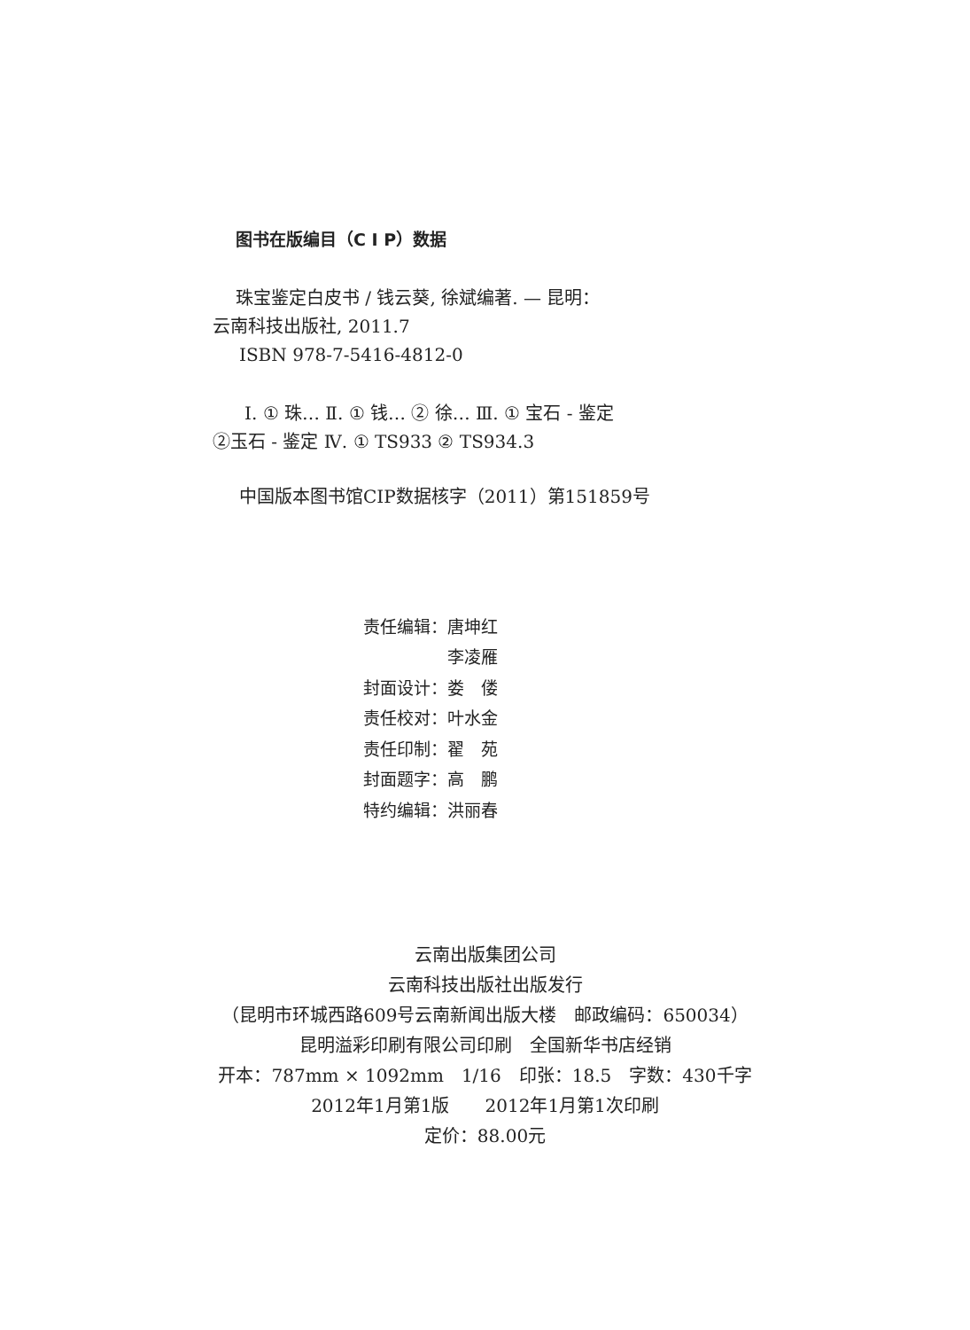图书在版编目（C I P）数据
珠宝鉴定白皮书 / 钱云葵, 徐斌编著. — 昆明：
云南科技出版社, 2011.7
ISBN 978-7-5416-4812-0
Ⅰ. ① 珠… Ⅱ. ① 钱… ② 徐… Ⅲ. ① 宝石 - 鉴定
②玉石 - 鉴定 Ⅳ. ① TS933 ② TS934.3
中国版本图书馆CIP数据核字（2011）第151859号
| 责任编辑： | 唐坤红 |
| | 李凌雁 |
| 封面设计： | 娄 偻 |
| 责任校对： | 叶水金 |
| 责任印制： | 翟 苑 |
| 封面题字： | 高 鹏 |
| 特约编辑： | 洪丽春 |
云南出版集团公司
云南科技出版社出版发行
（昆明市环城西路609号云南新闻出版大楼　邮政编码：650034）
昆明溢彩印刷有限公司印刷　全国新华书店经销
开本：787mm × 1092mm　1/16　印张：18.5　字数：430千字
2012年1月第1版　　2012年1月第1次印刷
定价：88.00元